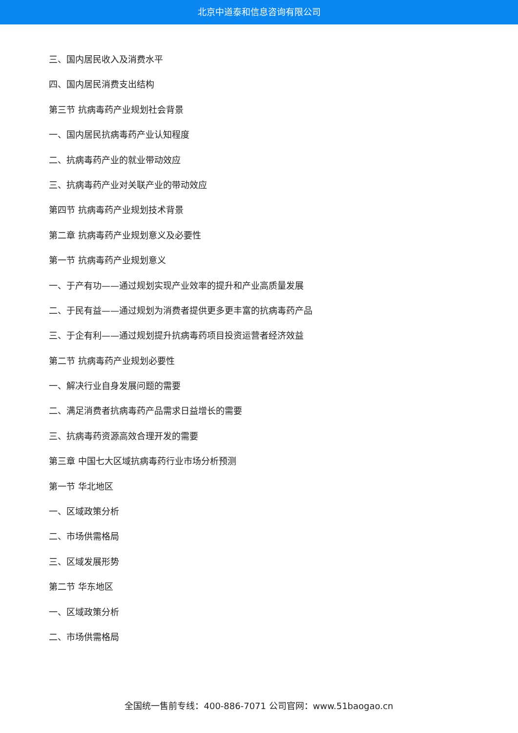北京中道泰和信息咨询有限公司
三、国内居民收入及消费水平
四、国内居民消费支出结构
第三节 抗病毒药产业规划社会背景
一、国内居民抗病毒药产业认知程度
二、抗病毒药产业的就业带动效应
三、抗病毒药产业对关联产业的带动效应
第四节 抗病毒药产业规划技术背景
第二章 抗病毒药产业规划意义及必要性
第一节 抗病毒药产业规划意义
一、于产有功——通过规划实现产业效率的提升和产业高质量发展
二、于民有益——通过规划为消费者提供更多更丰富的抗病毒药产品
三、于企有利——通过规划提升抗病毒药项目投资运营者经济效益
第二节 抗病毒药产业规划必要性
一、解决行业自身发展问题的需要
二、满足消费者抗病毒药产品需求日益增长的需要
三、抗病毒药资源高效合理开发的需要
第三章 中国七大区域抗病毒药行业市场分析预测
第一节 华北地区
一、区域政策分析
二、市场供需格局
三、区域发展形势
第二节 华东地区
一、区域政策分析
二、市场供需格局
全国统一售前专线：400-886-7071 公司官网：www.51baogao.cn